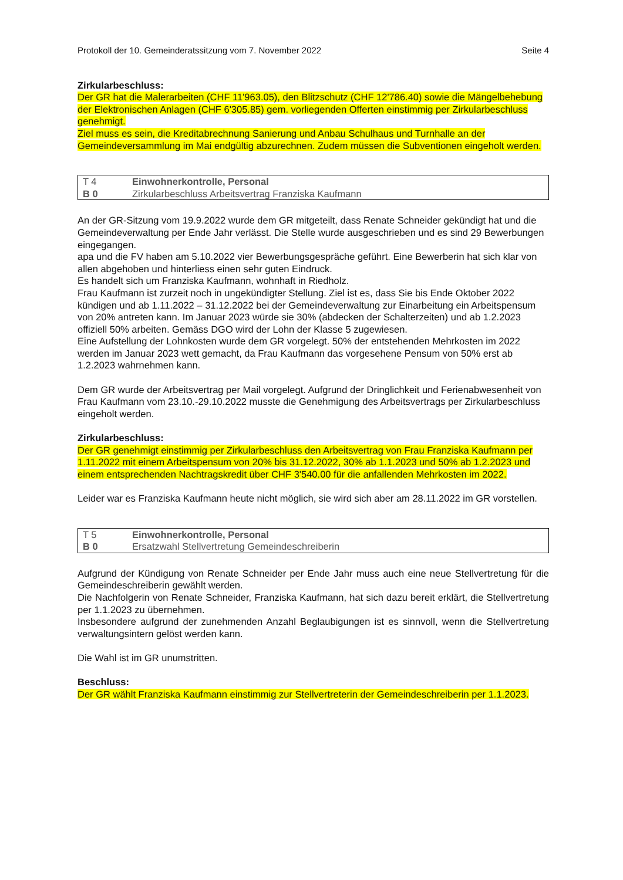Protokoll der 10. Gemeinderatssitzung vom 7. November 2022 Seite 4
Zirkularbeschluss:
Der GR hat die Malerarbeiten (CHF 11'963.05), den Blitzschutz (CHF 12'786.40) sowie die Mängelbehebung der Elektronischen Anlagen (CHF 6'305.85) gem. vorliegenden Offerten einstimmig per Zirkularbeschluss genehmigt.
Ziel muss es sein, die Kreditabrechnung Sanierung und Anbau Schulhaus und Turnhalle an der Gemeindeversammlung im Mai endgültig abzurechnen. Zudem müssen die Subventionen eingeholt werden.
| T 4 | Einwohnerkontrolle, Personal |
| B 0 | Zirkularbeschluss Arbeitsvertrag Franziska Kaufmann |
An der GR-Sitzung vom 19.9.2022 wurde dem GR mitgeteilt, dass Renate Schneider gekündigt hat und die Gemeindeverwaltung per Ende Jahr verlässt. Die Stelle wurde ausgeschrieben und es sind 29 Bewerbungen eingegangen.
apa und die FV haben am 5.10.2022 vier Bewerbungsgespräche geführt. Eine Bewerberin hat sich klar von allen abgehoben und hinterliess einen sehr guten Eindruck.
Es handelt sich um Franziska Kaufmann, wohnhaft in Riedholz.
Frau Kaufmann ist zurzeit noch in ungekündigter Stellung. Ziel ist es, dass Sie bis Ende Oktober 2022 kündigen und ab 1.11.2022 – 31.12.2022 bei der Gemeindeverwaltung zur Einarbeitung ein Arbeitspensum von 20% antreten kann. Im Januar 2023 würde sie 30% (abdecken der Schalterzeiten) und ab 1.2.2023 offiziell 50% arbeiten. Gemäss DGO wird der Lohn der Klasse 5 zugewiesen.
Eine Aufstellung der Lohnkosten wurde dem GR vorgelegt. 50% der entstehenden Mehrkosten im 2022 werden im Januar 2023 wett gemacht, da Frau Kaufmann das vorgesehene Pensum von 50% erst ab 1.2.2023 wahrnehmen kann.
Dem GR wurde der Arbeitsvertrag per Mail vorgelegt. Aufgrund der Dringlichkeit und Ferienabwesenheit von Frau Kaufmann vom 23.10.-29.10.2022 musste die Genehmigung des Arbeitsvertrags per Zirkularbeschluss eingeholt werden.
Zirkularbeschluss:
Der GR genehmigt einstimmig per Zirkularbeschluss den Arbeitsvertrag von Frau Franziska Kaufmann per 1.11.2022 mit einem Arbeitspensum von 20% bis 31.12.2022, 30% ab 1.1.2023 und 50% ab 1.2.2023 und einem entsprechenden Nachtragskredit über CHF 3'540.00 für die anfallenden Mehrkosten im 2022.
Leider war es Franziska Kaufmann heute nicht möglich, sie wird sich aber am 28.11.2022 im GR vorstellen.
| T 5 | Einwohnerkontrolle, Personal |
| B 0 | Ersatzwahl Stellvertretung Gemeindeschreiberin |
Aufgrund der Kündigung von Renate Schneider per Ende Jahr muss auch eine neue Stellvertretung für die Gemeindeschreiberin gewählt werden.
Die Nachfolgerin von Renate Schneider, Franziska Kaufmann, hat sich dazu bereit erklärt, die Stellvertretung per 1.1.2023 zu übernehmen.
Insbesondere aufgrund der zunehmenden Anzahl Beglaubigungen ist es sinnvoll, wenn die Stellvertretung verwaltungsintern gelöst werden kann.
Die Wahl ist im GR unumstritten.
Beschluss:
Der GR wählt Franziska Kaufmann einstimmig zur Stellvertreterin der Gemeindeschreiberin per 1.1.2023.